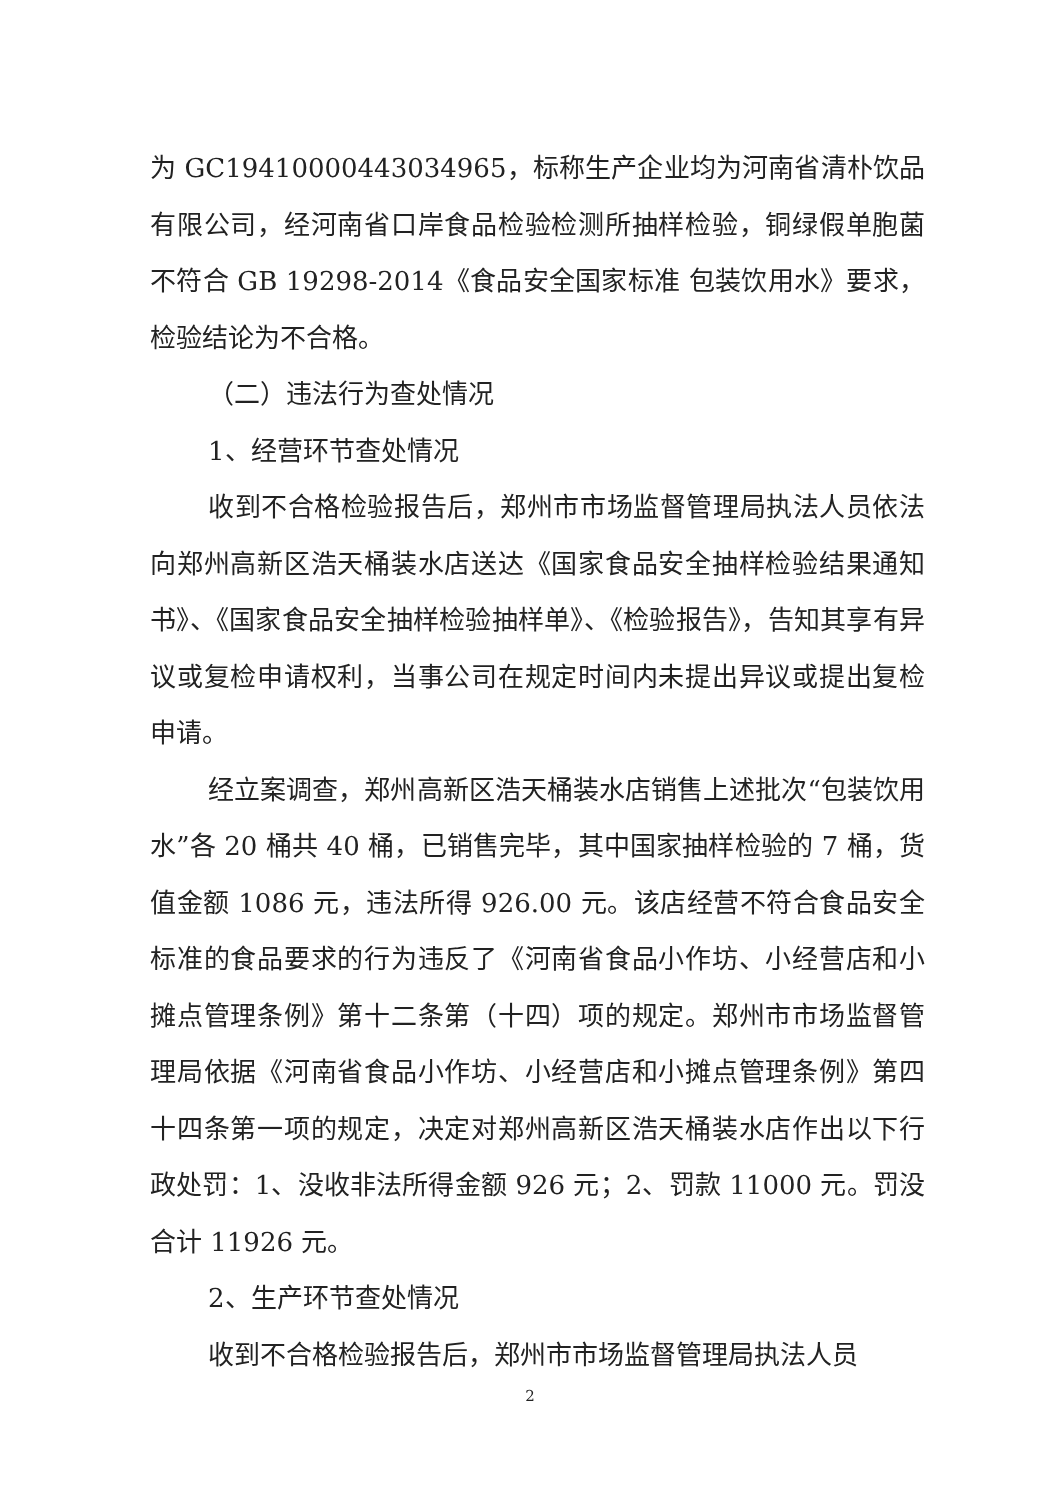为 GC19410000443034965，标称生产企业均为河南省清朴饮品有限公司，经河南省口岸食品检验检测所抽样检验，铜绿假单胞菌不符合 GB 19298-2014《食品安全国家标准 包装饮用水》要求，检验结论为不合格。
（二）违法行为查处情况
1、经营环节查处情况
收到不合格检验报告后，郑州市市场监督管理局执法人员依法向郑州高新区浩天桶装水店送达《国家食品安全抽样检验结果通知书》、《国家食品安全抽样检验抽样单》、《检验报告》，告知其享有异议或复检申请权利，当事公司在规定时间内未提出异议或提出复检申请。
经立案调查，郑州高新区浩天桶装水店销售上述批次“包装饮用水”各 20 桶共 40 桶，已销售完毕，其中国家抽样检验的 7 桶，货值金额 1086 元，违法所得 926.00 元。该店经营不符合食品安全标准的食品要求的行为违反了《河南省食品小作坊、小经营店和小摊点管理条例》第十二条第（十四）项的规定。郑州市市场监督管理局依据《河南省食品小作坊、小经营店和小摊点管理条例》第四十四条第一项的规定，决定对郑州高新区浩天桶装水店作出以下行政处罚：1、没收非法所得金额 926 元；2、罚款 11000 元。罚没合计 11926 元。
2、生产环节查处情况
收到不合格检验报告后，郑州市市场监督管理局执法人员
2